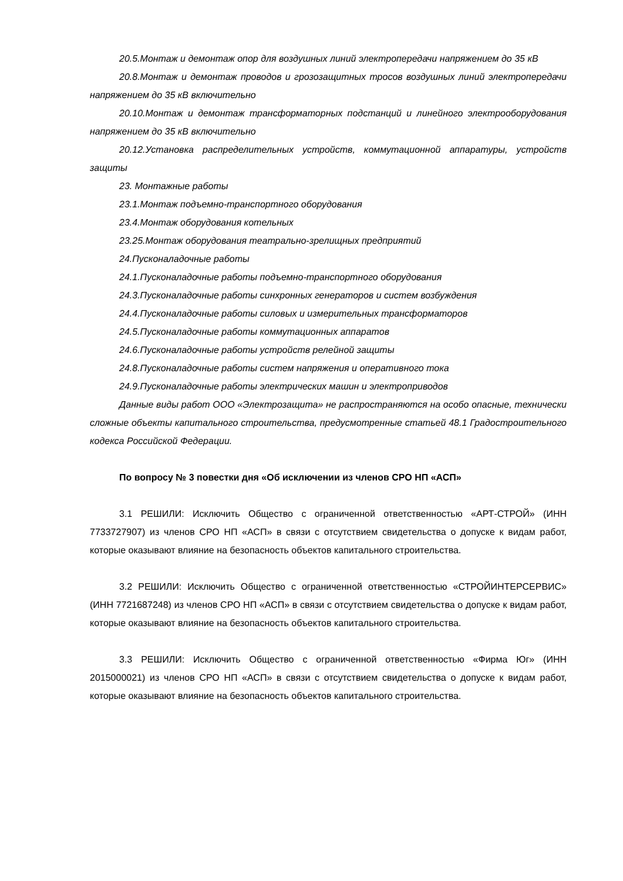20.5.Монтаж и демонтаж опор для воздушных линий электропередачи напряжением до 35 кВ
20.8.Монтаж и демонтаж проводов и грозозащитных тросов воздушных линий электропередачи напряжением до 35 кВ включительно
20.10.Монтаж и демонтаж трансформаторных подстанций и линейного электрооборудования напряжением до 35 кВ включительно
20.12.Установка распределительных устройств, коммутационной аппаратуры, устройств защиты
23. Монтажные работы
23.1.Монтаж подъемно-транспортного оборудования
23.4.Монтаж оборудования котельных
23.25.Монтаж оборудования театрально-зрелищных предприятий
24.Пусконаладочные работы
24.1.Пусконаладочные работы подъемно-транспортного оборудования
24.3.Пусконаладочные работы синхронных генераторов и систем возбуждения
24.4.Пусконаладочные работы силовых и измерительных трансформаторов
24.5.Пусконаладочные работы коммутационных аппаратов
24.6.Пусконаладочные работы устройств релейной защиты
24.8.Пусконаладочные работы систем напряжения и оперативного тока
24.9.Пусконаладочные работы электрических машин и электроприводов
Данные виды работ ООО «Электрозащита» не распространяются на особо опасные, технически сложные объекты капитального строительства, предусмотренные статьей 48.1 Градостроительного кодекса Российской Федерации.
По вопросу № 3 повестки дня «Об исключении из членов СРО НП «АСП»
3.1 РЕШИЛИ: Исключить Общество с ограниченной ответственностью «АРТ-СТРОЙ» (ИНН 7733727907) из членов СРО НП «АСП» в связи с отсутствием свидетельства о допуске к видам работ, которые оказывают влияние на безопасность объектов капитального строительства.
3.2 РЕШИЛИ: Исключить Общество с ограниченной ответственностью «СТРОЙИНТЕРСЕРВИС» (ИНН 7721687248) из членов СРО НП «АСП» в связи с отсутствием свидетельства о допуске к видам работ, которые оказывают влияние на безопасность объектов капитального строительства.
3.3 РЕШИЛИ: Исключить Общество с ограниченной ответственностью «Фирма Юг» (ИНН 2015000021) из членов СРО НП «АСП» в связи с отсутствием свидетельства о допуске к видам работ, которые оказывают влияние на безопасность объектов капитального строительства.